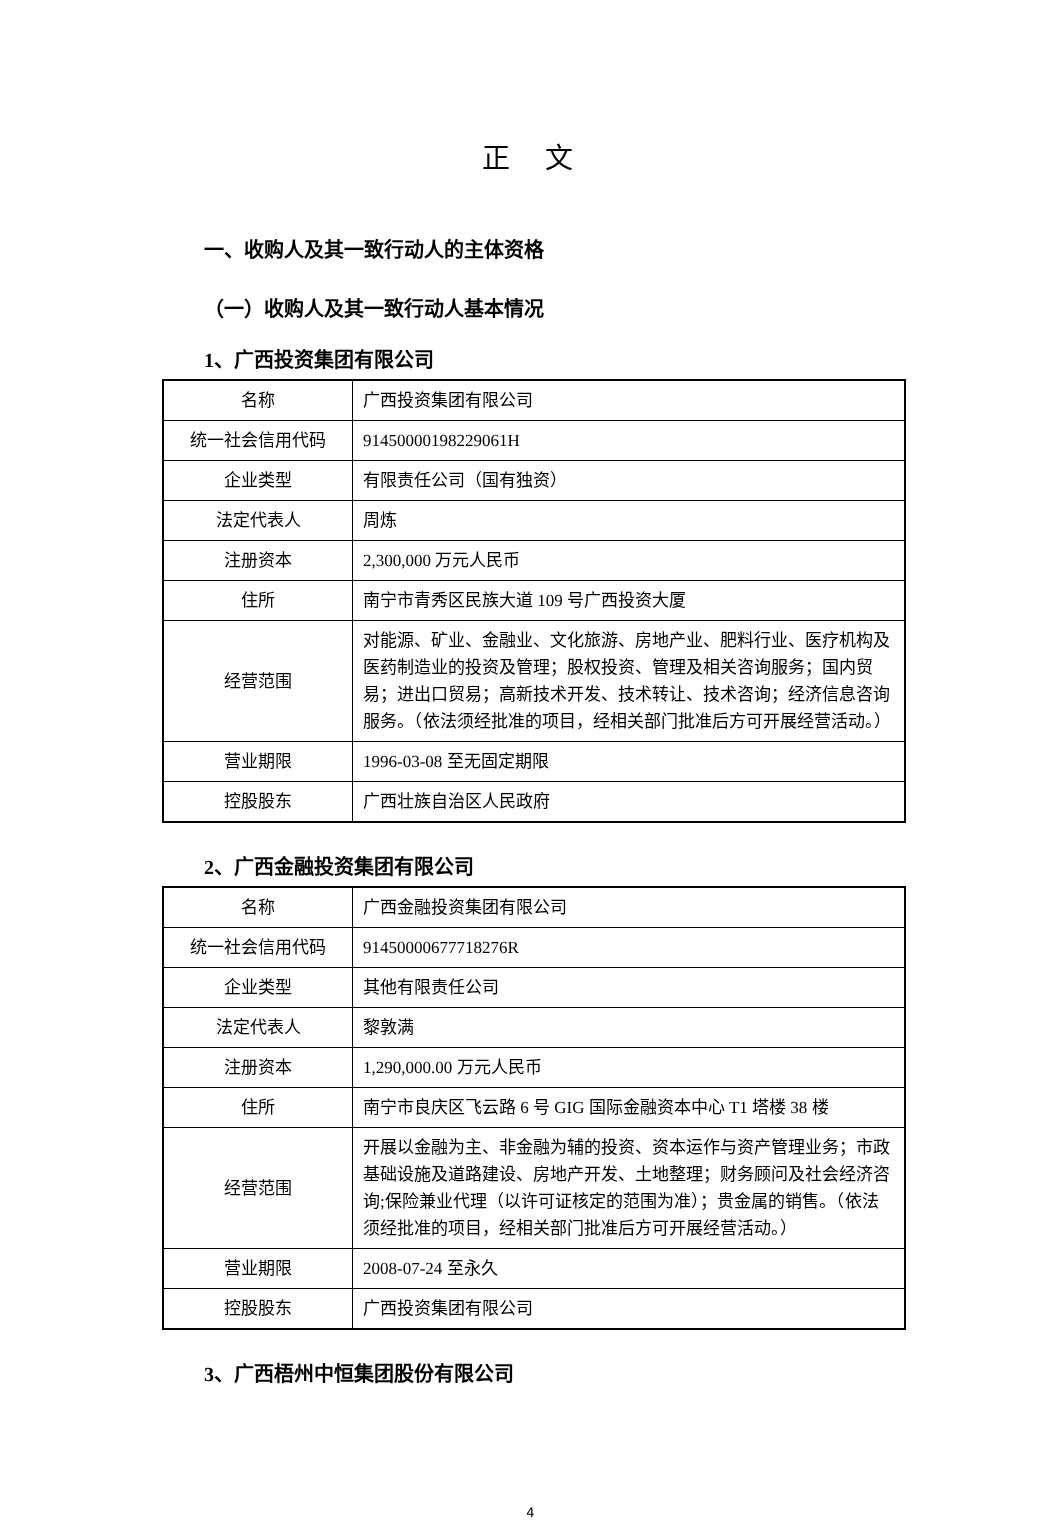正 文
一、收购人及其一致行动人的主体资格
（一）收购人及其一致行动人基本情况
1、广西投资集团有限公司
| 名称 | 广西投资集团有限公司 |
| 统一社会信用代码 | 91450000198229061H |
| 企业类型 | 有限责任公司（国有独资） |
| 法定代表人 | 周炼 |
| 注册资本 | 2,300,000 万元人民币 |
| 住所 | 南宁市青秀区民族大道 109 号广西投资大厦 |
| 经营范围 | 对能源、矿业、金融业、文化旅游、房地产业、肥料行业、医疗机构及医药制造业的投资及管理；股权投资、管理及相关咨询服务；国内贸易；进出口贸易；高新技术开发、技术转让、技术咨询；经济信息咨询服务。（依法须经批准的项目，经相关部门批准后方可开展经营活动。） |
| 营业期限 | 1996-03-08 至无固定期限 |
| 控股股东 | 广西壮族自治区人民政府 |
2、广西金融投资集团有限公司
| 名称 | 广西金融投资集团有限公司 |
| 统一社会信用代码 | 91450000677718276R |
| 企业类型 | 其他有限责任公司 |
| 法定代表人 | 黎敦满 |
| 注册资本 | 1,290,000.00 万元人民币 |
| 住所 | 南宁市良庆区飞云路 6 号 GIG 国际金融资本中心 T1 塔楼 38 楼 |
| 经营范围 | 开展以金融为主、非金融为辅的投资、资本运作与资产管理业务；市政基础设施及道路建设、房地产开发、土地整理；财务顾问及社会经济咨询;保险兼业代理（以许可证核定的范围为准）；贵金属的销售。（依法须经批准的项目，经相关部门批准后方可开展经营活动。） |
| 营业期限 | 2008-07-24 至永久 |
| 控股股东 | 广西投资集团有限公司 |
3、广西梧州中恒集团股份有限公司
4